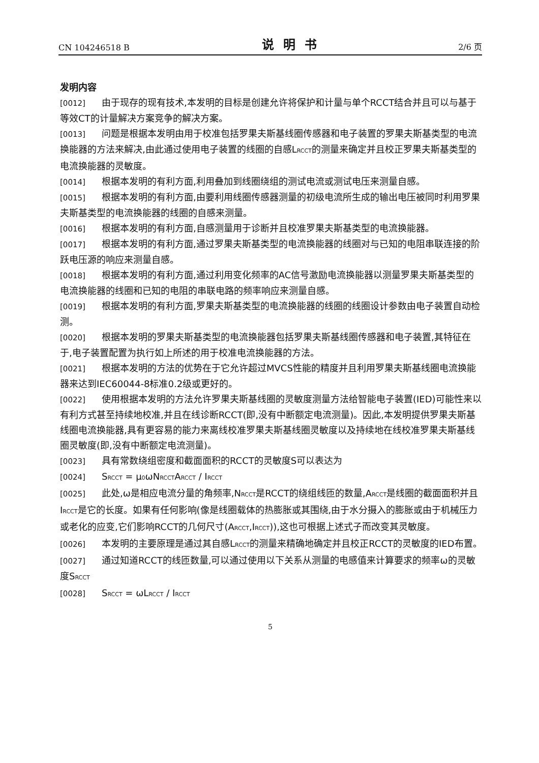CN 104246518 B 说明书 2/6 页
发明内容
[0012] 由于现存的现有技术,本发明的目标是创建允许将保护和计量与单个RCCT结合并且可以与基于等效CT的计量解决方案竞争的解决方案。
[0013] 问题是根据本发明由用于校准包括罗果夫斯基线圈传感器和电子装置的罗果夫斯基类型的电流换能器的方法来解决,由此通过使用电子装置的线圈的自感L<sub>RCCT</sub>的测量来确定并且校正罗果夫斯基类型的电流换能器的灵敏度。
[0014] 根据本发明的有利方面,利用叠加到线圈绕组的测试电流或测试电压来测量自感。
[0015] 根据本发明的有利方面,由要利用线圈传感器测量的初级电流所生成的输出电压被同时利用罗果夫斯基类型的电流换能器的线圈的自感来测量。
[0016] 根据本发明的有利方面,自感测量用于诊断并且校准罗果夫斯基类型的电流换能器。
[0017] 根据本发明的有利方面,通过罗果夫斯基类型的电流换能器的线圈对与已知的电阻串联连接的阶跃电压源的响应来测量自感。
[0018] 根据本发明的有利方面,通过利用变化频率的AC信号激励电流换能器以测量罗果夫斯基类型的电流换能器的线圈和已知的电阻的串联电路的频率响应来测量自感。
[0019] 根据本发明的有利方面,罗果夫斯基类型的电流换能器的线圈的线圈设计参数由电子装置自动检测。
[0020] 根据本发明的罗果夫斯基类型的电流换能器包括罗果夫斯基线圈传感器和电子装置,其特征在于,电子装置配置为执行如上所述的用于校准电流换能器的方法。
[0021] 根据本发明的方法的优势在于它允许超过MVCS性能的精度并且利用罗果夫斯基线圈电流换能器来达到IEC60044-8标准0.2级或更好的。
[0022] 使用根据本发明的方法允许罗果夫斯基线圈的灵敏度测量方法给智能电子装置(IED)可能性来以有利方式甚至持续地校准,并且在线诊断RCCT(即,没有中断额定电流测量)。因此,本发明提供罗果夫斯基线圈电流换能器,具有更容易的能力来离线校准罗果夫斯基线圈灵敏度以及持续地在线校准罗果夫斯基线圈灵敏度(即,没有中断额定电流测量)。
[0023] 具有常数绕组密度和截面面积的RCCT的灵敏度S可以表达为
[0024] S<sub>RCCT</sub> = μ<sub>0</sub>ωN<sub>RCCT</sub>A<sub>RCCT</sub> / I<sub>RCCT</sub>
[0025] 此处,ω是相应电流分量的角频率,N<sub>RCCT</sub>是RCCT的绕组线匝的数量,A<sub>RCCT</sub>是线圈的截面面积并且I<sub>RCCT</sub>是它的长度。如果有任何影响(像是线圈载体的热膨胀或其围绕,由于水分摄入的膨胀或由于机械压力或老化的应变,它们影响RCCT的几何尺寸(A<sub>RCCT</sub>,I<sub>RCCT</sub>)),这也可根据上述式子而改变其灵敏度。
[0026] 本发明的主要原理是通过其自感L<sub>RCCT</sub>的测量来精确地确定并且校正RCCT的灵敏度的IED布置。
[0027] 通过知道RCCT的线匝数量,可以通过使用以下关系从测量的电感值来计算要求的频率ω的灵敏度S<sub>RCCT</sub>
[0028] S<sub>RCCT</sub> = ωL<sub>RCCT</sub> / I<sub>RCCT</sub>
5